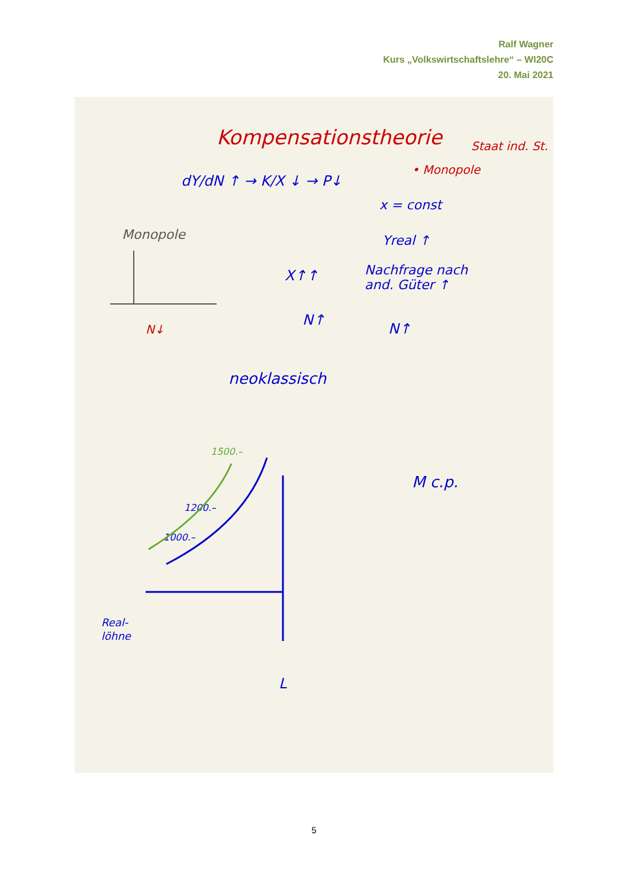Ralf Wagner
Kurs „Volkswirtschaftslehre“ – WI20C
20. Mai 2021
Kompensationstheorie
Staat ind. St.
• Monopole
dY/dN ↑ → K/X ↓ → P↓
x = const
Yreal ↑
Nachfrage nach
and. Güter ↑
N↑
X↑↑
N↑
Monopole
N↓
neoklassisch
1500.–
1200.–
1000.–
M c.p.
Real-
löhne
L
5